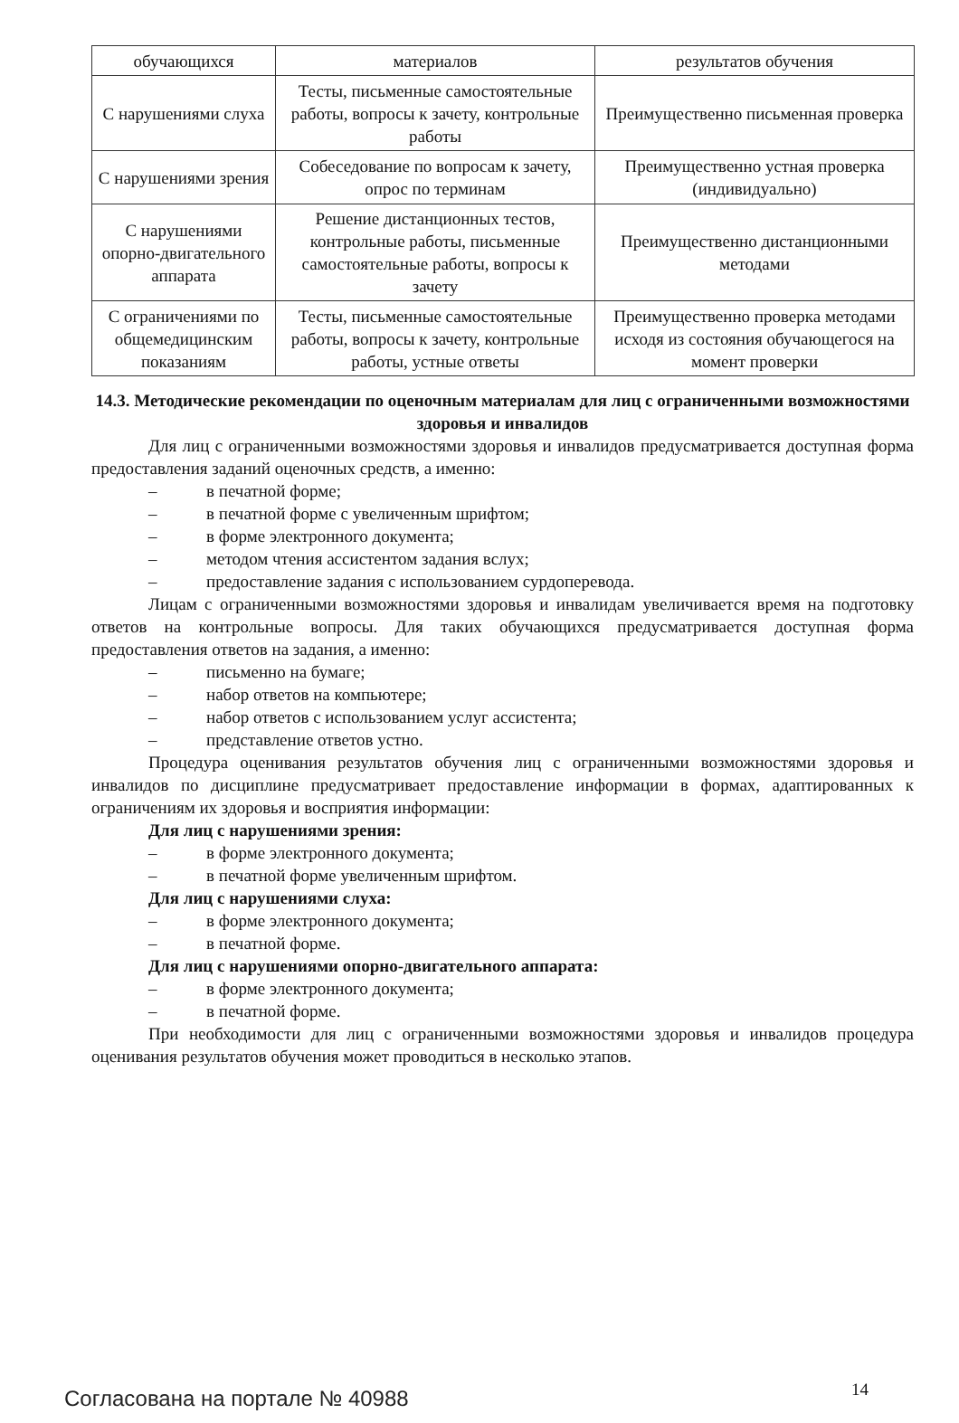| обучающихся | материалов | результатов обучения |
| С нарушениями слуха | Тесты, письменные самостоятельные работы, вопросы к зачету, контрольные работы | Преимущественно письменная проверка |
| С нарушениями зрения | Собеседование по вопросам к зачету, опрос по терминам | Преимущественно устная проверка (индивидуально) |
| С нарушениями опорно-двигательного аппарата | Решение дистанционных тестов, контрольные работы, письменные самостоятельные работы, вопросы к зачету | Преимущественно дистанционными методами |
| С ограничениями по общемедицинским показаниям | Тесты, письменные самостоятельные работы, вопросы к зачету, контрольные работы, устные ответы | Преимущественно проверка методами исходя из состояния обучающегося на момент проверки |
14.3. Методические рекомендации по оценочным материалам для лиц с ограниченными возможностями здоровья и инвалидов
Для лиц с ограниченными возможностями здоровья и инвалидов предусматривается доступная форма предоставления заданий оценочных средств, а именно:
– в печатной форме;
– в печатной форме с увеличенным шрифтом;
– в форме электронного документа;
– методом чтения ассистентом задания вслух;
– предоставление задания с использованием сурдоперевода.
Лицам с ограниченными возможностями здоровья и инвалидам увеличивается время на подготовку ответов на контрольные вопросы. Для таких обучающихся предусматривается доступная форма предоставления ответов на задания, а именно:
– письменно на бумаге;
– набор ответов на компьютере;
– набор ответов с использованием услуг ассистента;
– представление ответов устно.
Процедура оценивания результатов обучения лиц с ограниченными возможностями здоровья и инвалидов по дисциплине предусматривает предоставление информации в формах, адаптированных к ограничениям их здоровья и восприятия информации:
Для лиц с нарушениями зрения:
– в форме электронного документа;
– в печатной форме увеличенным шрифтом.
Для лиц с нарушениями слуха:
– в форме электронного документа;
– в печатной форме.
Для лиц с нарушениями опорно-двигательного аппарата:
– в форме электронного документа;
– в печатной форме.
При необходимости для лиц с ограниченными возможностями здоровья и инвалидов процедура оценивания результатов обучения может проводиться в несколько этапов.
Согласована на портале № 40988 14